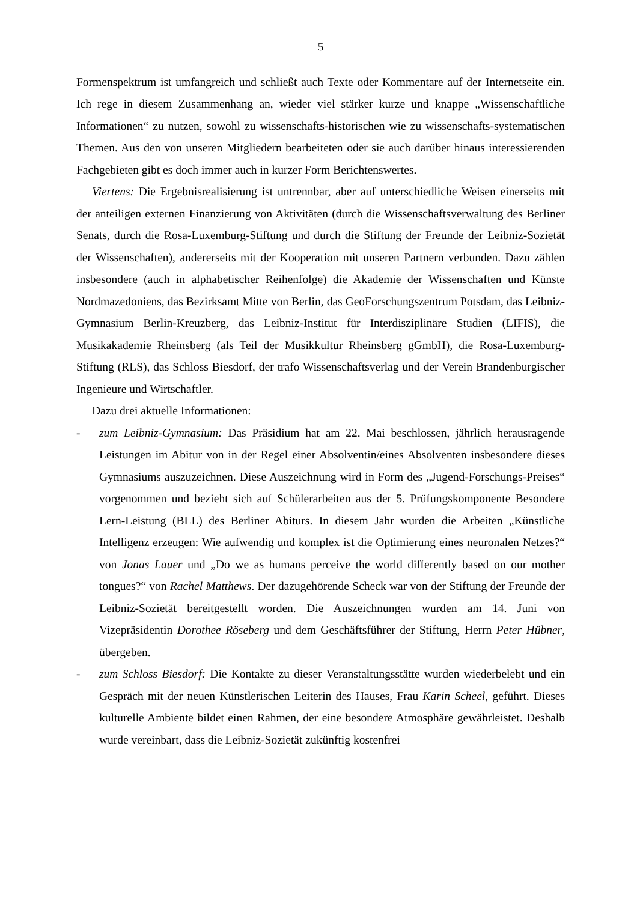5
Formenspektrum ist umfangreich und schließt auch Texte oder Kommentare auf der Internet­seite ein. Ich rege in diesem Zusammenhang an, wieder viel stärker kurze und knappe „Wis­senschaftliche Informationen“ zu nutzen, sowohl zu wissenschafts-historischen wie zu wis­senschafts-systematischen Themen. Aus den von unseren Mitgliedern bearbeiteten oder sie auch darüber hinaus interessierenden Fachgebieten gibt es doch immer auch in kurzer Form Berichtenswertes.
Viertens: Die Ergebnisrealisierung ist untrennbar, aber auf unterschiedliche Weisen einer­seits mit der anteiligen externen Finanzierung von Aktivitäten (durch die Wissenschaftsver­waltung des Berliner Senats, durch die Rosa-Luxemburg-Stiftung und durch die Stiftung der Freunde der Leibniz-Sozietät der Wissenschaften), andererseits mit der Kooperation mit unse­ren Partnern verbunden. Dazu zählen insbesondere (auch in alphabetischer Reihenfolge) die Akademie der Wissenschaften und Künste Nordmazedoniens, das Bezirksamt Mitte von Ber­lin, das GeoForschungszentrum Potsdam, das Leibniz-Gymnasium Berlin-Kreuzberg, das Leibniz-Institut für Interdisziplinäre Studien (LIFIS), die Musikakademie Rheinsberg (als Teil der Musikkultur Rheinsberg gGmbH), die Rosa-Luxemburg-Stiftung (RLS), das Schloss Biesdorf, der trafo Wissenschaftsverlag und der Verein Brandenburgischer Ingenieure und Wirtschaftler.
Dazu drei aktuelle Informationen:
- zum Leibniz-Gymnasium: Das Präsidium hat am 22. Mai beschlossen, jährlich herausra­gende Leistungen im Abitur von in der Regel einer Absolventin/eines Absolventen insbe­sondere dieses Gymnasiums auszuzeichnen. Diese Auszeichnung wird in Form des „Ju­gend-Forschungs-Preises“ vorgenommen und bezieht sich auf Schülerarbeiten aus der 5. Prüfungskomponente Besondere Lern-Leistung (BLL) des Berliner Abiturs. In diesem Jahr wurden die Arbeiten „Künstliche Intelligenz erzeugen: Wie aufwendig und komplex ist die Optimierung eines neuronalen Netzes?“ von Jonas Lauer und „Do we as humans perceive the world differently based on our mother tongues?“ von Rachel Matthews. Der dazugehörende Scheck war von der Stiftung der Freunde der Leibniz-Sozietät bereitge­stellt worden. Die Auszeichnungen wurden am 14. Juni von Vizepräsidentin Dorothee Röseberg und dem Geschäftsführer der Stiftung, Herrn Peter Hübner, übergeben.
- zum Schloss Biesdorf: Die Kontakte zu dieser Veranstaltungsstätte wurden wiederbelebt und ein Gespräch mit der neuen Künstlerischen Leiterin des Hauses, Frau Karin Scheel, geführt. Dieses kulturelle Ambiente bildet einen Rahmen, der eine besondere Atmosphäre gewährleistet. Deshalb wurde vereinbart, dass die Leibniz-Sozietät zukünftig kostenfrei